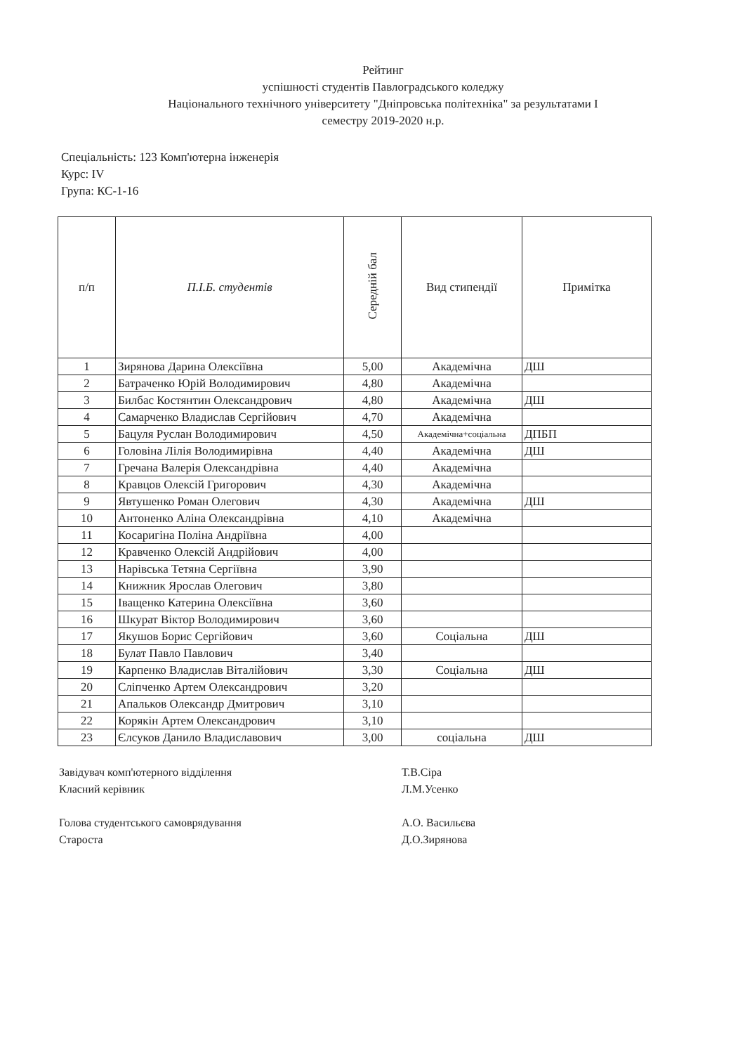Рейтинг
успішності студентів Павлоградського коледжу
Національного технічного університету "Дніпровська політехніка" за результатами І
семестру 2019-2020 н.р.
Спеціальність: 123 Комп'ютерна інженерія
Курс: IV
Група: КС-1-16
| п/п | П.І.Б. студентів | Середній бал | Вид стипендії | Примітка |
| --- | --- | --- | --- | --- |
| 1 | Зирянова Дарина Олексіївна | 5,00 | Академічна | ДШ |
| 2 | Батраченко Юрій Володимирович | 4,80 | Академічна | |
| 3 | Билбас Костянтин Олександрович | 4,80 | Академічна | ДШ |
| 4 | Самарченко Владислав Сергійович | 4,70 | Академічна | |
| 5 | Бацуля Руслан Володимирович | 4,50 | Академічна+соціальна | ДПБП |
| 6 | Головіна Лілія Володимирівна | 4,40 | Академічна | ДШ |
| 7 | Гречана Валерія Олександрівна | 4,40 | Академічна | |
| 8 | Кравцов Олексій Григорович | 4,30 | Академічна | |
| 9 | Явтушенко Роман Олегович | 4,30 | Академічна | ДШ |
| 10 | Антоненко Аліна Олександрівна | 4,10 | Академічна | |
| 11 | Косаригіна Поліна Андріївна | 4,00 | | |
| 12 | Кравченко Олексій Андрійович | 4,00 | | |
| 13 | Нарівська Тетяна Сергіївна | 3,90 | | |
| 14 | Книжник Ярослав Олегович | 3,80 | | |
| 15 | Іващенко Катерина Олексіївна | 3,60 | | |
| 16 | Шкурат Віктор Володимирович | 3,60 | | |
| 17 | Якушов Борис Сергійович | 3,60 | Соціальна | ДШ |
| 18 | Булат Павло Павлович | 3,40 | | |
| 19 | Карпенко Владислав Віталійович | 3,30 | Соціальна | ДШ |
| 20 | Сліпченко Артем Олександрович | 3,20 | | |
| 21 | Апальков Олександр Дмитрович | 3,10 | | |
| 22 | Корякін Артем Олександрович | 3,10 | | |
| 23 | Єлсуков Данило Владиславович | 3,00 | соціальна | ДШ |
Завідувач комп'ютерного відділення
Т.В.Сіра
Класний керівник
Л.М.Усенко
Голова студентського самоврядування
А.О. Васильєва
Староста
Д.О.Зирянова